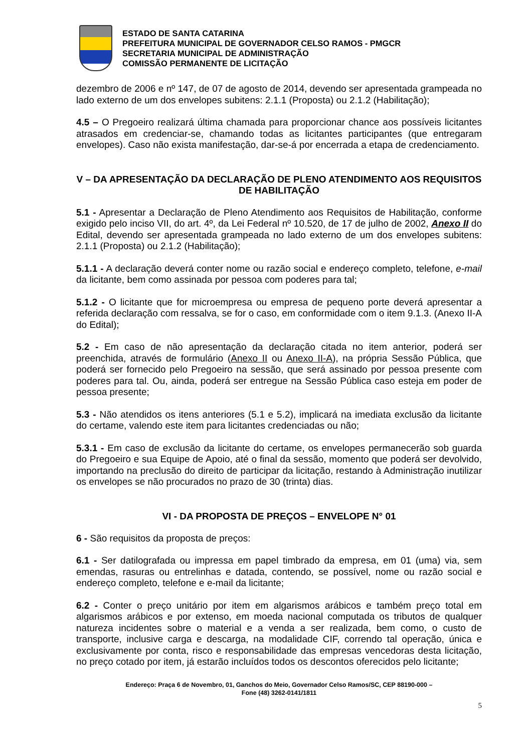ESTADO DE SANTA CATARINA
PREFEITURA MUNICIPAL DE GOVERNADOR CELSO RAMOS - PMGCR
SECRETARIA MUNICIPAL DE ADMINISTRAÇÃO
COMISSÃO PERMANENTE DE LICITAÇÃO
dezembro de 2006 e nº 147, de 07 de agosto de 2014, devendo ser apresentada grampeada no lado externo de um dos envelopes subitens: 2.1.1 (Proposta) ou 2.1.2 (Habilitação);
4.5 – O Pregoeiro realizará última chamada para proporcionar chance aos possíveis licitantes atrasados em credenciar-se, chamando todas as licitantes participantes (que entregaram envelopes). Caso não exista manifestação, dar-se-á por encerrada a etapa de credenciamento.
V – DA APRESENTAÇÃO DA DECLARAÇÃO DE PLENO ATENDIMENTO AOS REQUISITOS DE HABILITAÇÃO
5.1 - Apresentar a Declaração de Pleno Atendimento aos Requisitos de Habilitação, conforme exigido pelo inciso VII, do art. 4º, da Lei Federal nº 10.520, de 17 de julho de 2002, Anexo II do Edital, devendo ser apresentada grampeada no lado externo de um dos envelopes subitens: 2.1.1 (Proposta) ou 2.1.2 (Habilitação);
5.1.1 - A declaração deverá conter nome ou razão social e endereço completo, telefone, e-mail da licitante, bem como assinada por pessoa com poderes para tal;
5.1.2 - O licitante que for microempresa ou empresa de pequeno porte deverá apresentar a referida declaração com ressalva, se for o caso, em conformidade com o item 9.1.3. (Anexo II-A do Edital);
5.2 - Em caso de não apresentação da declaração citada no item anterior, poderá ser preenchida, através de formulário (Anexo II ou Anexo II-A), na própria Sessão Pública, que poderá ser fornecido pelo Pregoeiro na sessão, que será assinado por pessoa presente com poderes para tal. Ou, ainda, poderá ser entregue na Sessão Pública caso esteja em poder de pessoa presente;
5.3 - Não atendidos os itens anteriores (5.1 e 5.2), implicará na imediata exclusão da licitante do certame, valendo este item para licitantes credenciadas ou não;
5.3.1 - Em caso de exclusão da licitante do certame, os envelopes permanecerão sob guarda do Pregoeiro e sua Equipe de Apoio, até o final da sessão, momento que poderá ser devolvido, importando na preclusão do direito de participar da licitação, restando à Administração inutilizar os envelopes se não procurados no prazo de 30 (trinta) dias.
VI - DA PROPOSTA DE PREÇOS – ENVELOPE N° 01
6 - São requisitos da proposta de preços:
6.1 - Ser datilografada ou impressa em papel timbrado da empresa, em 01 (uma) via, sem emendas, rasuras ou entrelinhas e datada, contendo, se possível, nome ou razão social e endereço completo, telefone e e-mail da licitante;
6.2 - Conter o preço unitário por item em algarismos arábicos e também preço total em algarismos arábicos e por extenso, em moeda nacional computada os tributos de qualquer natureza incidentes sobre o material e a venda a ser realizada, bem como, o custo de transporte, inclusive carga e descarga, na modalidade CIF, correndo tal operação, única e exclusivamente por conta, risco e responsabilidade das empresas vencedoras desta licitação, no preço cotado por item, já estarão incluídos todos os descontos oferecidos pelo licitante;
Endereço: Praça 6 de Novembro, 01, Ganchos do Meio, Governador Celso Ramos/SC, CEP 88190-000 –
Fone (48) 3262-0141/1811
5